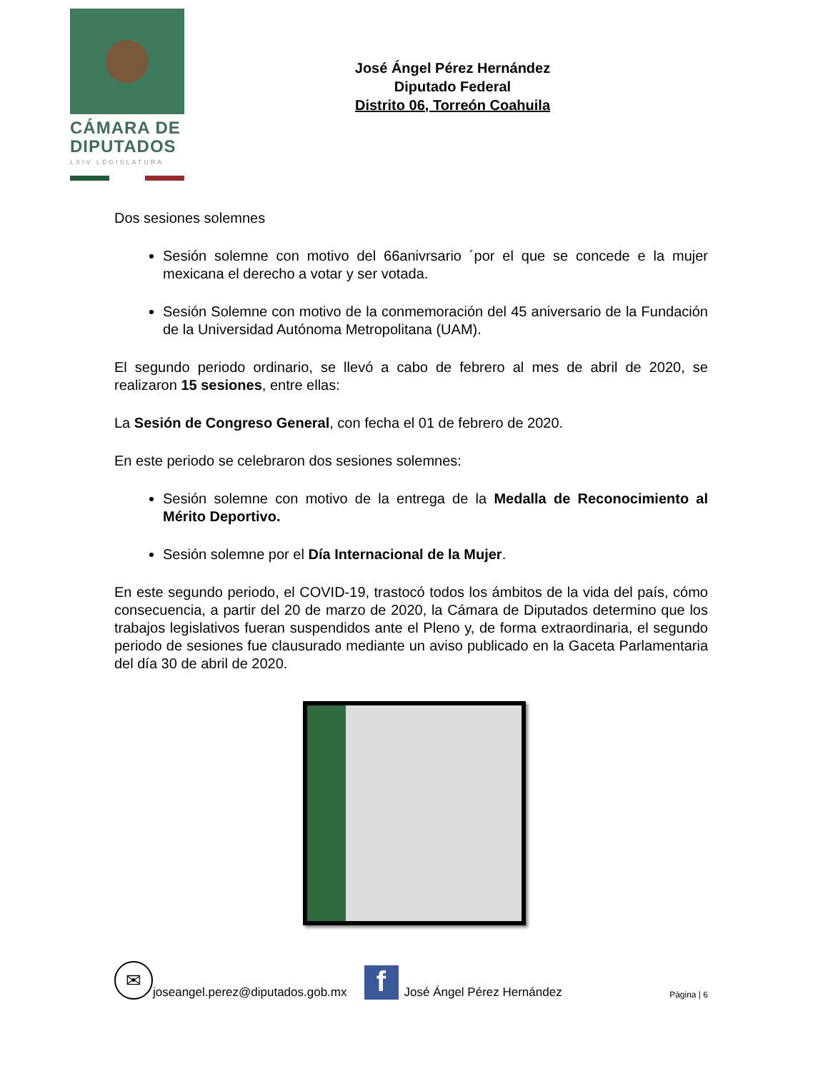CÁMARA DE
DIPUTADOS
LXIV LEGISLATURA
José Ángel Pérez Hernández
Diputado Federal
Distrito 06, Torreón Coahuila
Dos sesiones solemnes
Sesión solemne con motivo del 66anivrsario ´por el que se concede e la mujer mexicana el derecho a votar y ser votada.
Sesión Solemne con motivo de la conmemoración del 45 aniversario de la Fundación de la Universidad Autónoma Metropolitana (UAM).
El segundo periodo ordinario, se llevó a cabo de febrero al mes de abril de 2020, se realizaron 15 sesiones, entre ellas:
La Sesión de Congreso General, con fecha el 01 de febrero de 2020.
En este periodo se celebraron dos sesiones solemnes:
Sesión solemne con motivo de la entrega de la Medalla de Reconocimiento al Mérito Deportivo.
Sesión solemne por el Día Internacional de la Mujer.
En este segundo periodo, el COVID-19, trastocó todos los ámbitos de la vida del país, cómo consecuencia, a partir del 20 de marzo de 2020, la Cámara de Diputados determino que los trabajos legislativos fueran suspendidos ante el Pleno y, de forma extraordinaria, el segundo periodo de sesiones fue clausurado mediante un aviso publicado en la Gaceta Parlamentaria del día 30 de abril de 2020.
✉
joseangel.perez@diputados.gob.mx
f
José Ángel Pérez Hernández Página | 6